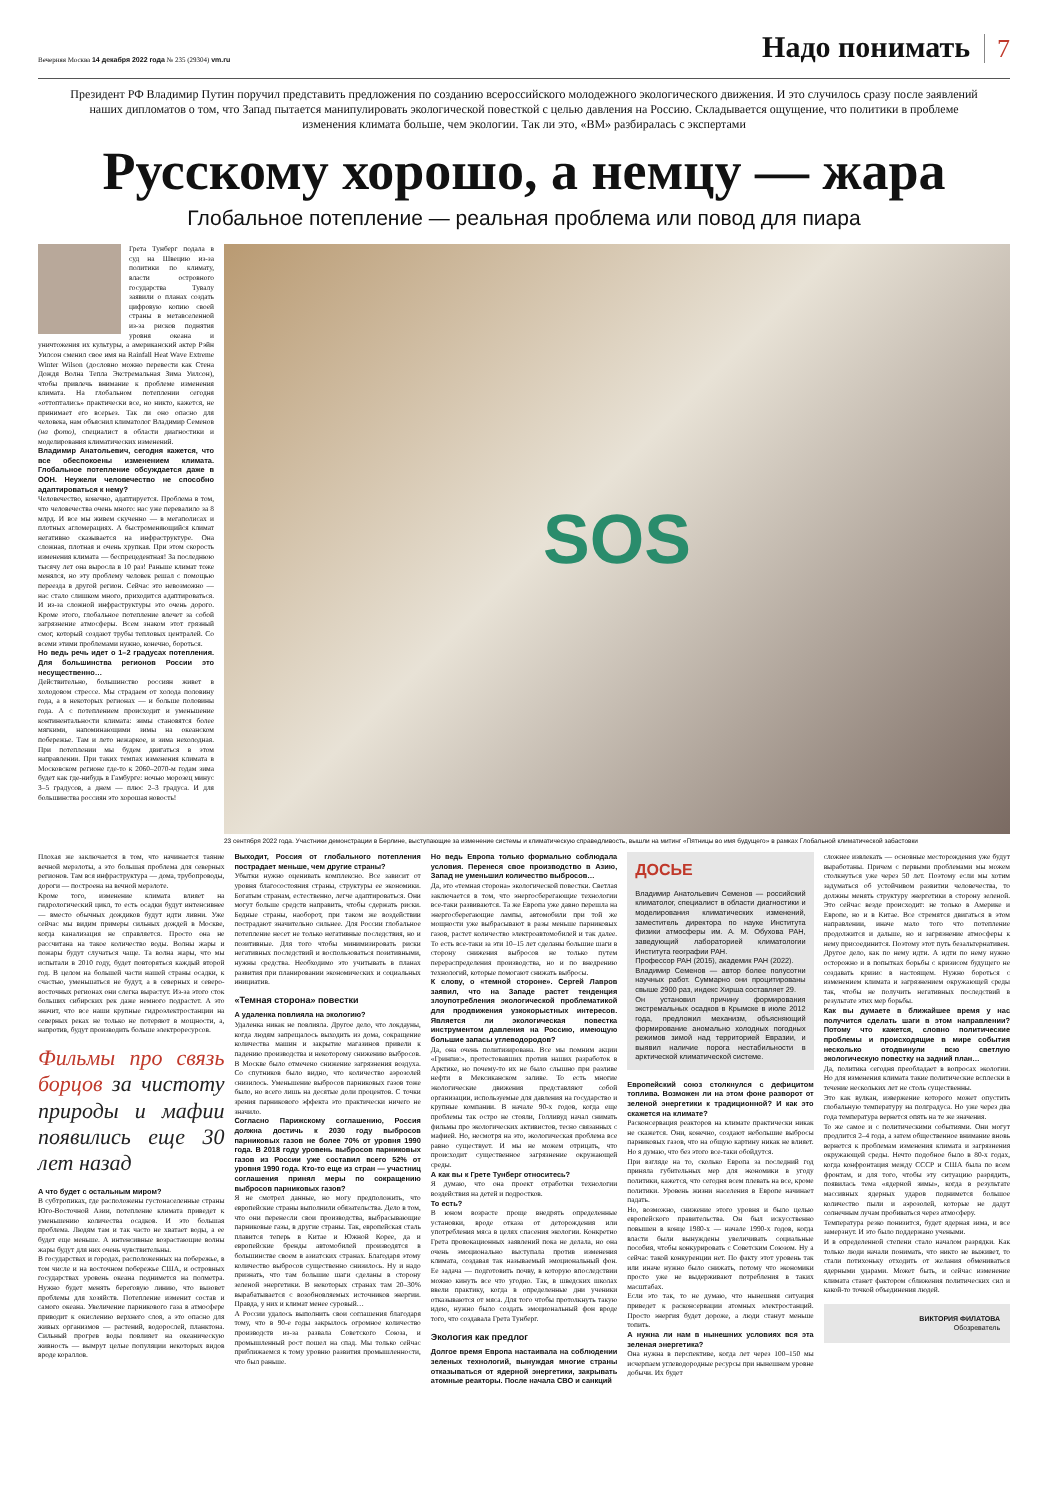Вечерняя Москва 14 декабря 2022 года № 235 (29304) vm.ru
Надо понимать 7
Президент РФ Владимир Путин поручил представить предложения по созданию всероссийского молодежного экологического движения. И это случилось сразу после заявлений наших дипломатов о том, что Запад пытается манипулировать экологической повесткой с целью давления на Россию. Складывается ощущение, что политики в проблеме изменения климата больше, чем экологии. Так ли это, «ВМ» разбиралась с экспертами
Русскому хорошо, а немцу — жара
Глобальное потепление — реальная проблема или повод для пиара
Грета Тунберг подала в суд на Швецию из-за политики по климату, власти островного государства Тувалу заявили о планах создать цифровую копию своей страны в метавселенной из-за рисков поднятия уровня океана и уничтожения их культуры, а американский актер Рэйн Уилсон сменил свое имя на Rainfall Heat Wave Extreme Winter Wilson (дословно можно перевести как Стена Дождя Волна Тепла Экстремальная Зима Уилсон), чтобы привлечь внимание к проблеме изменения климата. На глобальном потеплении сегодня «оттоптались» практически все, но никто, кажется, не принимает его всерьез. Так ли оно опасно для человека, нам объяснил климатолог Владимир Семенов (на фото), специалист в области диагностики и моделирования климатических изменений.
Владимир Анатольевич, сегодня кажется, что все обеспокоены изменением климата. Глобальное потепление обсуждается даже в ООН. Неужели человечество не способно адаптироваться к нему?
Человечество, конечно, адаптируется. Проблема в том, что человечества очень много: нас уже перевалило за 8 млрд. И все мы живем скученно — в мегаполисах и плотных агломерациях. А быстроменяющийся климат негативно сказывается на инфраструктуре. Она сложная, плотная и очень хрупкая. При этом скорость изменения климата — беспрецедентная! За последнюю тысячу лет она выросла в 10 раз! Раньше климат тоже менялся, но эту проблему человек решал с помощью переезда в другой регион. Сейчас это невозможно — нас стало слишком много, приходится адаптироваться. И из-за сложной инфраструктуры это очень дорого. Кроме этого, глобальное потепление влечет за собой загрязнение атмосферы. Всем знаком этот грязный смог, который создают трубы тепловых централей. Со всеми этими проблемами нужно, конечно, бороться.
Но ведь речь идет о 1–2 градусах потепления. Для большинства регионов России это несущественно…
Действительно, большинство россиян живет в холодовом стрессе. Мы страдаем от холода половину года, а в некоторых регионах — и больше половины года. А с потеплением происходит и уменьшение континентальности климата: зимы становятся более мягкими, напоминающими зимы на океанском побережье. Там и лето нежаркое, и зима нехолодная. При потеплении мы будем двигаться в этом направлении. При таких темпах изменения климата в Московском регионе где-то к 2060–2070-м годам зима будет как где-нибудь в Гамбурге: ночью морозец минус 3–5 градусов, а днем — плюс 2–3 градуса. И для большинства россиян это хорошая новость!
SOS
23 сентября 2022 года. Участники демонстрации в Берлине, выступающие за изменение системы и климатическую справедливость, вышли на митинг «Пятницы во имя будущего» в рамках Глобальной климатической забастовки
Плохая же заключается в том, что начинается таяние вечной мерзлоты, а это большая проблема для северных регионов. Там вся инфраструктура — дома, трубопроводы, дороги — построена на вечной мерзлоте.
Кроме того, изменение климата влияет на гидрологический цикл, то есть осадки будут интенсивнее — вместо обычных дождиков будут идти ливни. Уже сейчас мы видим примеры сильных дождей в Москве, когда канализация не справляется. Просто она не рассчитана на такое количество воды. Волны жары и пожары будут случаться чаще. Та волна жары, что мы испытали в 2010 году, будет повторяться каждый второй год. В целом на большей части нашей страны осадки, к счастью, уменьшаться не будут, а в северных и северо-восточных регионах они слегка вырастут. Из-за этого сток больших сибирских рек даже немного подрастет. А это значит, что все наши крупные гидроэлектростанции на северных реках не только не потеряют в мощности, а, напротив, будут производить больше электроресурсов.
Фильмы про связь борцов за чистоту природы и мафии появились еще 30 лет назад
А что будет с остальным миром?
В субтропиках, где расположены густонаселенные страны Юго-Восточной Азии, потепление климата приведет к уменьшению количества осадков. И это большая проблема. Людям там и так часто не хватает воды, а ее будет еще меньше. А интенсивные возрастающие волны жары будут для них очень чувствительны.
В государствах и городах, расположенных на побережье, в том числе и на восточном побережье США, и островных государствах уровень океана поднимется на полметра. Нужно будет менять береговую линию, что вызовет проблемы для хозяйств. Потепление изменит состав и самого океана. Увеличение парникового газа в атмосфере приводит к окислению верхнего слоя, а это опасно для живых организмов — растений, водорослей, планктона. Сильный прогрев воды повлияет на океаническую живность — вымрут целые популяции некоторых видов вроде кораллов.
Выходит, Россия от глобального потепления пострадает меньше, чем другие страны?
Убытки нужно оценивать комплексно. Все зависит от уровня благосостояния страны, структуры ее экономики. Богатым странам, естественно, легче адаптироваться. Они могут больше средств направить, чтобы сдержать риски. Бедные страны, наоборот, при таком же воздействии пострадают значительно сильнее. Для России глобальное потепление несет не только негативные последствия, но и позитивные. Для того чтобы минимизировать риски негативных последствий и воспользоваться позитивными, нужны средства. Необходимо это учитывать в планах развития при планировании экономических и социальных инициатив.
«Темная сторона» повестки
А удаленка повлияла на экологию?
Удаленка никак не повлияла. Другое дело, что локдауны, когда людям запрещалось выходить из дома, сокращение количества машин и закрытие магазинов привели к падению производства и некоторому снижению выбросов. В Москве было отмечено снижение загрязнения воздуха. Со спутников было видно, что количество аэрозолей снизилось. Уменьшение выбросов парниковых газов тоже было, но всего лишь на десятые доли процентов. С точки зрения парникового эффекта это практически ничего не значило.
Согласно Парижскому соглашению, Россия должна достичь к 2030 году выбросов парниковых газов не более 70% от уровня 1990 года. В 2018 году уровень выбросов парниковых газов из России уже составил всего 52% от уровня 1990 года. Кто-то еще из стран — участниц соглашения принял меры по сокращению выбросов парниковых газов?
Я не смотрел данные, но могу предположить, что европейские страны выполнили обязательства. Дело в том, что они перенесли свои производства, выбрасывающие парниковые газы, в другие страны. Так, европейская сталь плавится теперь в Китае и Южной Корее, да и европейские бренды автомобилей производятся в большинстве своем в азиатских странах. Благодаря этому количество выбросов существенно снизилось. Ну и надо признать, что там большие шаги сделаны в сторону зеленой энергетики. В некоторых странах там 20–30% вырабатывается с возобновляемых источников энергии. Правда, у них и климат менее суровый…
А России удалось выполнить свои соглашения благодаря тому, что в 90-е годы закрылось огромное количество производств из-за развала Советского Союза, и промышленный рост пошел на спад. Мы только сейчас приближаемся к тому уровню развития промышленности, что был раньше.
Но ведь Европа только формально соблюдала условия. Перенеся свое производство в Азию, Запад не уменьшил количество выбросов…
Да, это «темная сторона» экологической повестки. Светлая заключается в том, что энергосберегающие технологии все-таки развиваются. Та же Европа уже давно перешла на энергосберегающие лампы, автомобили при той же мощности уже выбрасывают в разы меньше парниковых газов, растет количество электроавтомобилей и так далее. То есть все-таки за эти 10–15 лет сделаны большие шаги в сторону снижения выбросов не только путем перераспределения производства, но и по внедрению технологий, которые помогают снижать выбросы.
К слову, о «темной стороне». Сергей Лавров заявил, что на Западе растет тенденция злоупотребления экологической проблематикой для продвижения узкокорыстных интересов. Является ли экологическая повестка инструментом давления на Россию, имеющую большие запасы углеводородов?
Да, она очень политизирована. Все мы помним акции «Гринпис», протестовавших против наших разработок в Арктике, но почему-то их не было слышно при разливе нефти в Мексиканском заливе. То есть многие экологические движения представляют собой организации, используемые для давления на государство и крупные компании. В начале 90-х годов, когда еще проблемы так остро не стояли, Голливуд начал снимать фильмы про экологических активистов, тесно связанных с мафией. Но, несмотря на это, экологическая проблема все равно существует. И мы не можем отрицать, что происходит существенное загрязнение окружающей среды.
А как вы к Грете Тунберг относитесь?
Я думаю, что она проект отработки технологии воздействия на детей и подростков.
То есть?
В юном возрасте проще внедрять определенные установки, вроде отказа от деторождения или употребления мяса в целях спасения экологии. Конкретно Грета провокационных заявлений пока не делала, но она очень эмоционально выступала против изменения климата, создавая так называемый эмоциональный фон. Ее задача — подготовить почву, в которую впоследствии можно кинуть все что угодно. Так, в шведских школах ввели практику, когда в определенные дни ученики отказываются от мяса. Для того чтобы протолкнуть такую идею, нужно было создать эмоциональный фон вроде того, что создавала Грета Тунберг.
Экология как предлог
Долгое время Европа настаивала на соблюдении зеленых технологий, вынуждая многие страны отказываться от ядерной энергетики, закрывать атомные реакторы. После начала СВО и санкций
ДОСЬЕ
Владимир Анатольевич Семенов — российский климатолог, специалист в области диагностики и моделирования климатических изменений, заместитель директора по науке Института физики атмосферы им. А. М. Обухова РАН, заведующий лабораторией климатологии Института географии РАН.
Профессор РАН (2015), академик РАН (2022).
Владимир Семенов — автор более полусотни научных работ. Суммарно они процитированы свыше 2900 раз, индекс Хирша составляет 29.
Он установил причину формирования экстремальных осадков в Крымске в июле 2012 года, предложил механизм, объясняющий формирование аномально холодных погодных режимов зимой над территорией Евразии, и выявил наличие порога нестабильности в арктической климатической системе.
Европейский союз столкнулся с дефицитом топлива. Возможен ли на этом фоне разворот от зеленой энергетики к традиционной? И как это скажется на климате?
Расконсервация реакторов на климате практически никак не скажется. Они, конечно, создают небольшие выбросы парниковых газов, что на общую картину никак не влияет. Но я думаю, что без этого все-таки обойдутся.
При взгляде на то, сколько Европа за последний год приняла губительных мер для экономики в угоду политики, кажется, что сегодня всем плевать на все, кроме политики. Уровень жизни населения в Европе начинает падать.
Но, возможно, снижение этого уровня и было целью европейского правительства. Он был искусственно повышен в конце 1980-х — начале 1990-х годов, когда власти были вынуждены увеличивать социальные пособия, чтобы конкурировать с Советским Союзом. Ну а сейчас такой конкуренции нет. По факту этот уровень так или иначе нужно было снижать, потому что экономики просто уже не выдерживают потребления в таких масштабах.
Если это так, то не думаю, что нынешняя ситуация приведет к расконсервации атомных электростанций. Просто энергия будет дороже, а люди станут меньше топить.
А нужна ли нам в нынешних условиях вся эта зеленая энергетика?
Она нужна в перспективе, когда лет через 100–150 мы исчерпаем углеводородные ресурсы при нынешнем уровне добычи. Их будет
сложнее извлекать — основные месторождения уже будут выработаны. Причем с первыми проблемами мы можем столкнуться уже через 50 лет. Поэтому если мы хотим задуматься об устойчивом развитии человечества, то должны менять структуру энергетики в сторону зеленой. Это сейчас везде происходит: не только в Америке и Европе, но и в Китае. Все стремятся двигаться в этом направлении, иначе мало того что потепление продолжится и дальше, но и загрязнение атмосферы к нему присоединится. Поэтому этот путь безальтернативен.
Другое дело, как по нему идти. А идти по нему нужно осторожно и в попытках борьбы с кризисом будущего не создавать кризис в настоящем. Нужно бороться с изменением климата и загрязнением окружающей среды так, чтобы не получить негативных последствий в результате этих мер борьбы.
Как вы думаете в ближайшее время у нас получится сделать шаги в этом направлении? Потому что кажется, словно политические проблемы и происходящие в мире события несколько отодвинули всю светлую экологическую повестку на задний план…
Да, политика сегодня преобладает в вопросах экологии. Но для изменения климата такие политические всплески в течение нескольких лет не столь существенны.
Это как вулкан, извержение которого может опустить глобальную температуру на полградуса. Но уже через два года температура вернется опять на те же значения.
То же самое и с политическими событиями. Они могут продлится 2–4 года, а затем общественное внимание вновь вернется к проблемам изменения климата и загрязнения окружающей среды. Нечто подобное было в 80-х годах, когда конфронтация между СССР и США была по всем фронтам, и для того, чтобы эту ситуацию разрядить, появилась тема «ядерной зимы», когда в результате массивных ядерных ударов поднимется большое количество пыли и аэрозолей, которые не дадут солнечным лучам пробиваться через атмосферу.
Температура резко понизится, будет ядерная зима, и все замерзнут. И это было поддержано учеными.
И в определенной степени стало началом разрядки. Как только люди начали понимать, что никто не выживет, то стали потихоньку отходить от желания обмениваться ядерными ударами. Может быть, и сейчас изменение климата станет фактором сближения политических сил и какой-то точкой объединения людей.
ВИКТОРИЯ ФИЛАТОВА
Обозреватель